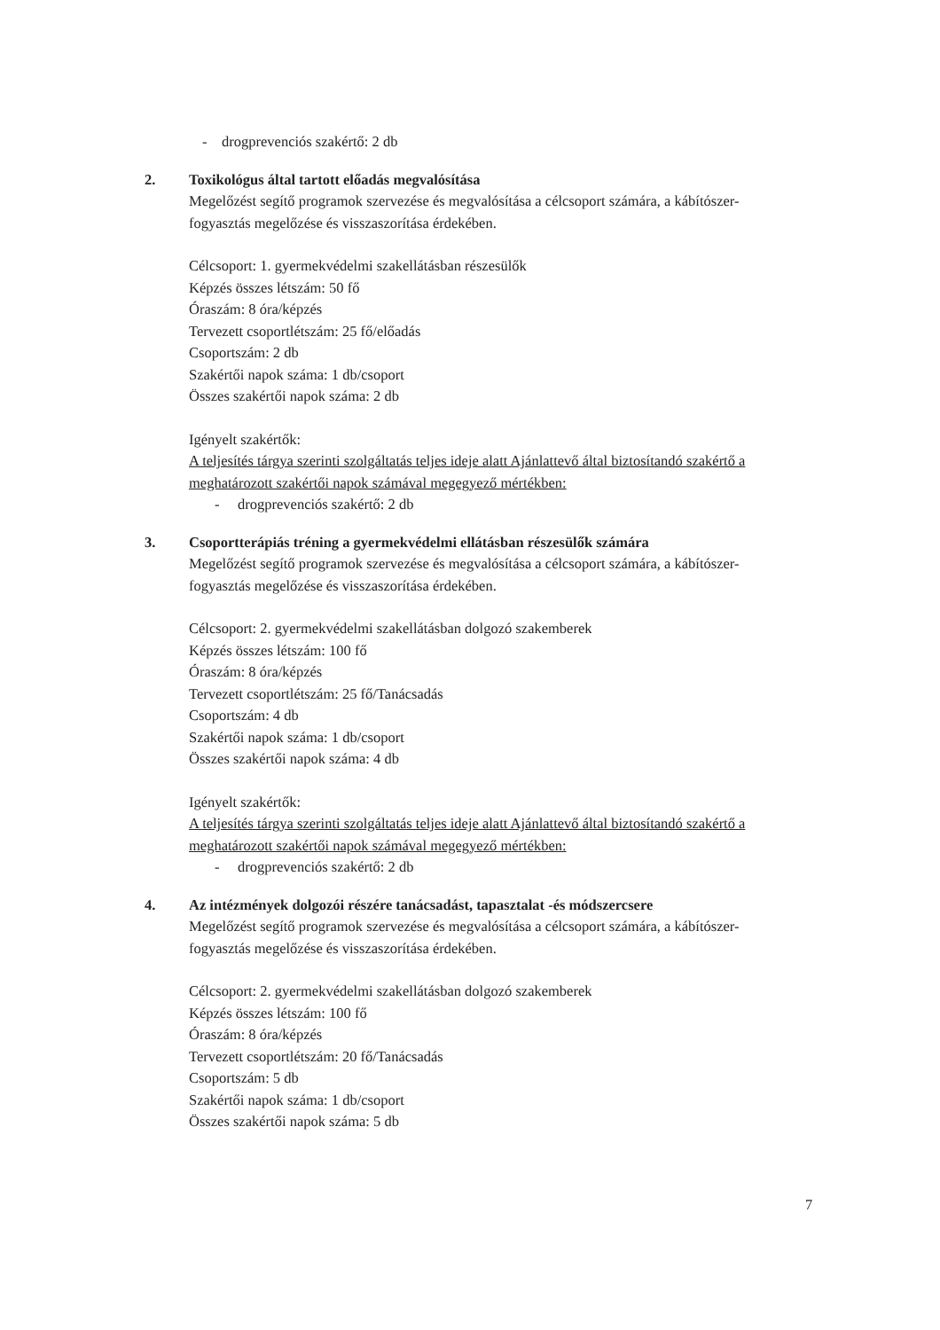- drogprevenciós szakértő: 2 db
2. Toxikológus által tartott előadás megvalósítása
Megelőzést segítő programok szervezése és megvalósítása a célcsoport számára, a kábítószer-fogyasztás megelőzése és visszaszorítása érdekében.
Célcsoport: 1. gyermekvédelmi szakellátásban részesülők
Képzés összes létszám: 50 fő
Óraszám: 8 óra/képzés
Tervezett csoportlétszám: 25 fő/előadás
Csoportszám: 2 db
Szakértői napok száma: 1 db/csoport
Összes szakértői napok száma: 2 db
Igényelt szakértők:
A teljesítés tárgya szerinti szolgáltatás teljes ideje alatt Ajánlattevő által biztosítandó szakértő a meghatározott szakértői napok számával megegyező mértékben:
- drogprevenciós szakértő: 2 db
3. Csoportterápiás tréning a gyermekvédelmi ellátásban részesülők számára
Megelőzést segítő programok szervezése és megvalósítása a célcsoport számára, a kábítószer-fogyasztás megelőzése és visszaszorítása érdekében.
Célcsoport: 2. gyermekvédelmi szakellátásban dolgozó szakemberek
Képzés összes létszám: 100 fő
Óraszám: 8 óra/képzés
Tervezett csoportlétszám: 25 fő/Tanácsadás
Csoportszám: 4 db
Szakértői napok száma: 1 db/csoport
Összes szakértői napok száma: 4 db
Igényelt szakértők:
A teljesítés tárgya szerinti szolgáltatás teljes ideje alatt Ajánlattevő által biztosítandó szakértő a meghatározott szakértői napok számával megegyező mértékben:
- drogprevenciós szakértő: 2 db
4. Az intézmények dolgozói részére tanácsadást, tapasztalat -és módszercsere
Megelőzést segítő programok szervezése és megvalósítása a célcsoport számára, a kábítószer-fogyasztás megelőzése és visszaszorítása érdekében.
Célcsoport: 2. gyermekvédelmi szakellátásban dolgozó szakemberek
Képzés összes létszám: 100 fő
Óraszám: 8 óra/képzés
Tervezett csoportlétszám: 20 fő/Tanácsadás
Csoportszám: 5 db
Szakértői napok száma: 1 db/csoport
Összes szakértői napok száma: 5 db
7